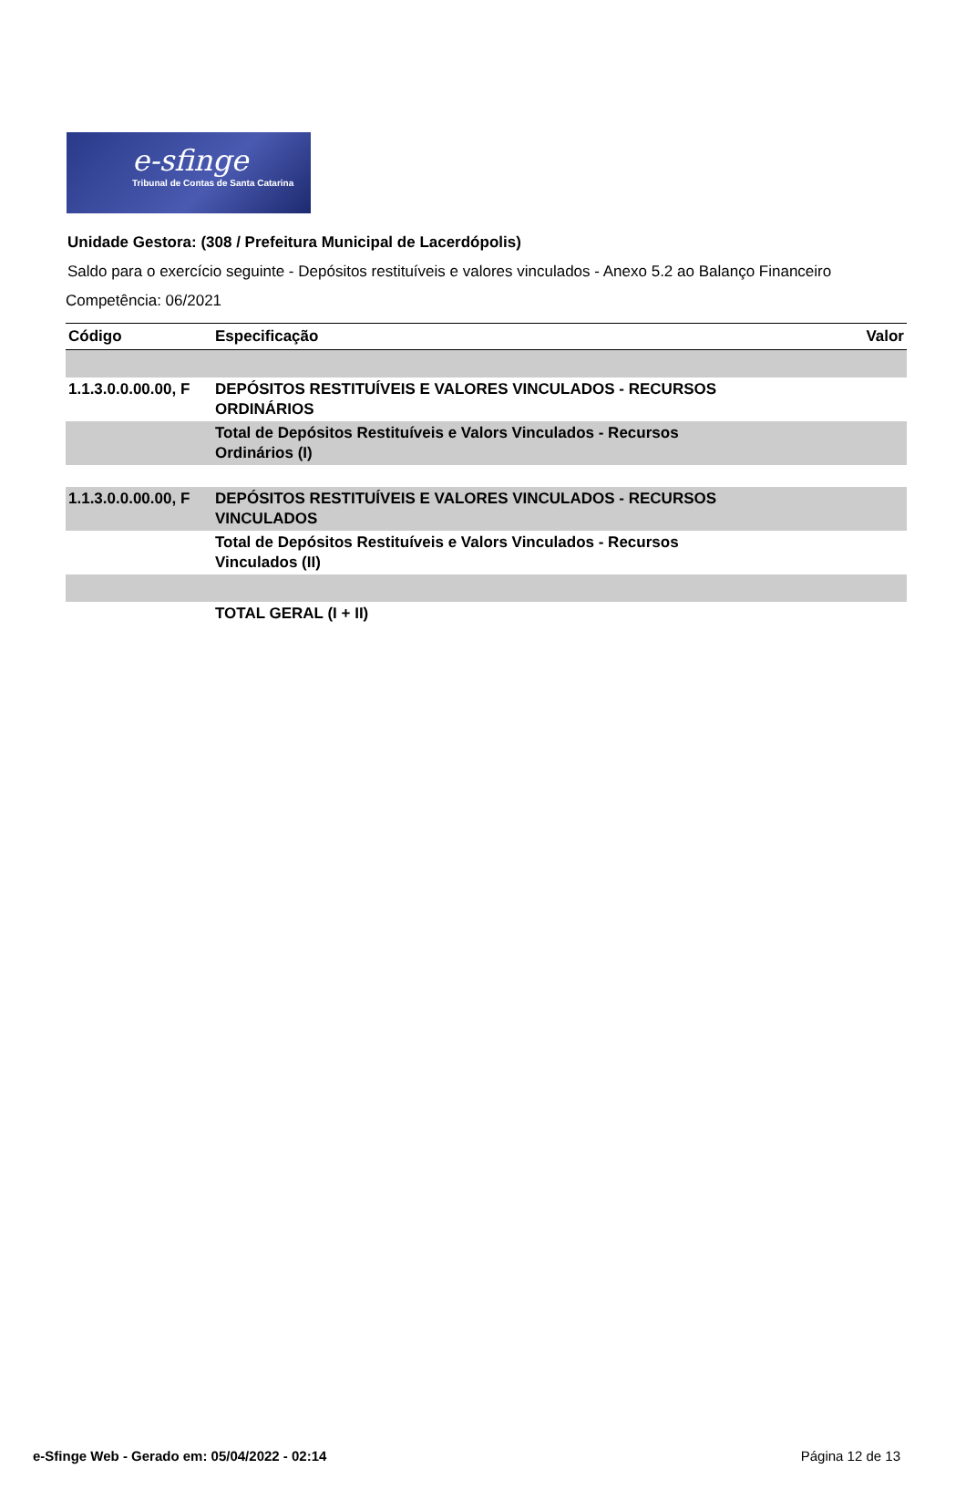e-sfinge
Tribunal de Contas de Santa Catarina
Unidade Gestora: (308 / Prefeitura Municipal de Lacerdópolis)
Saldo para o exercício seguinte - Depósitos restituíveis e valores vinculados - Anexo 5.2 ao Balanço Financeiro
Competência: 06/2021
| Código | Especificação | Valor |
| --- | --- | --- |
| 1.1.3.0.0.00.00, F | DEPÓSITOS RESTITUÍVEIS E VALORES VINCULADOS - RECURSOS ORDINÁRIOS | |
| | Total de Depósitos Restituíveis e Valors Vinculados - Recursos Ordinários (I) | |
| 1.1.3.0.0.00.00, F | DEPÓSITOS RESTITUÍVEIS E VALORES VINCULADOS - RECURSOS VINCULADOS | |
| | Total de Depósitos Restituíveis e Valors Vinculados - Recursos Vinculados (II) | |
| | TOTAL GERAL (I + II) | |
e-Sfinge Web - Gerado em: 05/04/2022 - 02:14 Página 12 de 13